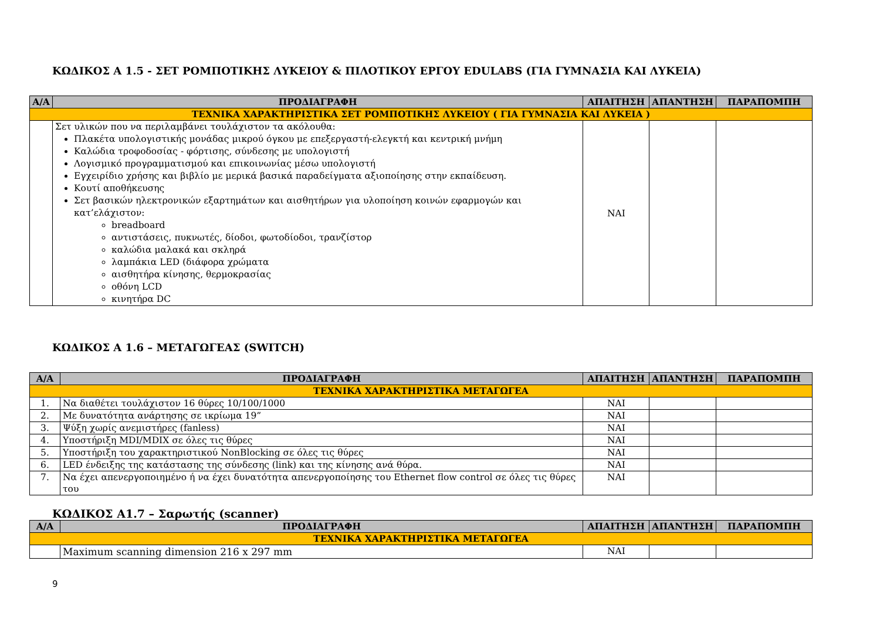ΚΩΔΙΚΟΣ Α 1.5 - ΣΕΤ ΡΟΜΠΟΤΙΚΗΣ ΛΥΚΕΙΟΥ & ΠΙΛΟΤΙΚΟΥ ΕΡΓΟΥ EDULABS (ΓΙΑ ΓΥΜΝΑΣΙΑ ΚΑΙ ΛΥΚΕΙΑ)
| Α/Α | ΠΡΟΔΙΑΓΡΑΦΗ | ΑΠΑΙΤΗΣΗ | ΑΠΑΝΤΗΣΗ | ΠΑΡΑΠΟΜΠΗ |
| --- | --- | --- | --- | --- |
| ΤΕΧΝΙΚΑ ΧΑΡΑΚΤΗΡΙΣΤΙΚΑ ΣΕΤ ΡΟΜΠΟΤΙΚΗΣ ΛΥΚΕΙΟΥ ( ΓΙΑ ΓΥΜΝΑΣΙΑ ΚΑΙ ΛΥΚΕΙΑ ) | | | | |
| | Σετ υλικών που να περιλαμβάνει τουλάχιστον τα ακόλουθα: Πλακέτα υπολογιστικής μονάδας μικρού όγκου με επεξεργαστή-ελεγκτή και κεντρική μνήμη Καλώδια τροφοδοσίας - φόρτισης, σύνδεσης με υπολογιστή Λογισμικό προγραμματισμού και επικοινωνίας μέσω υπολογιστή Εγχειρίδιο χρήσης και βιβλίο με μερικά βασικά παραδείγματα αξιοποίησης στην εκπαίδευση. Κουτί αποθήκευσης Σετ βασικών ηλεκτρονικών εξαρτημάτων και αισθητήρων για υλοποίηση κοινών εφαρμογών και κατ’ελάχιστον: breadboard αντιστάσεις, πυκνωτές, δίοδοι, φωτοδίοδοι, τρανζίστορ καλώδια μαλακά και σκληρά λαμπάκια LED (διάφορα χρώματα αισθητήρα κίνησης, θερμοκρασίας οθόνη LCD κινητήρα DC | ΝΑΙ | | |
ΚΩΔΙΚΟΣ Α 1.6 – ΜΕΤΑΓΩΓΕΑΣ (SWITCH)
| Α/Α | ΠΡΟΔΙΑΓΡΑΦΗ | ΑΠΑΙΤΗΣΗ | ΑΠΑΝΤΗΣΗ | ΠΑΡΑΠΟΜΠΗ |
| --- | --- | --- | --- | --- |
| ΤΕΧΝΙΚΑ ΧΑΡΑΚΤΗΡΙΣΤΙΚΑ ΜΕΤΑΓΩΓΕΑ | | | | |
| 1. | Να διαθέτει τουλάχιστον 16 θύρες 10/100/1000 | ΝΑΙ | | |
| 2. | Με δυνατότητα ανάρτησης σε ικρίωμα 19” | ΝΑΙ | | |
| 3. | Ψύξη χωρίς ανεμιστήρες (fanless) | ΝΑΙ | | |
| 4. | Υποστήριξη MDI/MDIX σε όλες τις θύρες | ΝΑΙ | | |
| 5. | Υποστήριξη του χαρακτηριστικού NonBlocking σε όλες τις θύρες | ΝΑΙ | | |
| 6. | LED ένδειξης της κατάστασης της σύνδεσης (link) και της κίνησης ανά θύρα. | ΝΑΙ | | |
| 7. | Να έχει απενεργοποιημένο ή να έχει δυνατότητα απενεργοποίησης του Ethernet flow control σε όλες τις θύρες του | ΝΑΙ | | |
ΚΩΔΙΚΟΣ Α1.7 – Σαρωτής (scanner)
| Α/Α | ΠΡΟΔΙΑΓΡΑΦΗ | ΑΠΑΙΤΗΣΗ | ΑΠΑΝΤΗΣΗ | ΠΑΡΑΠΟΜΠΗ |
| --- | --- | --- | --- | --- |
| ΤΕΧΝΙΚΑ ΧΑΡΑΚΤΗΡΙΣΤΙΚΑ ΜΕΤΑΓΩΓΕΑ | | | | |
| | Maximum scanning dimension 216 x 297 mm | ΝΑΙ | | |
9